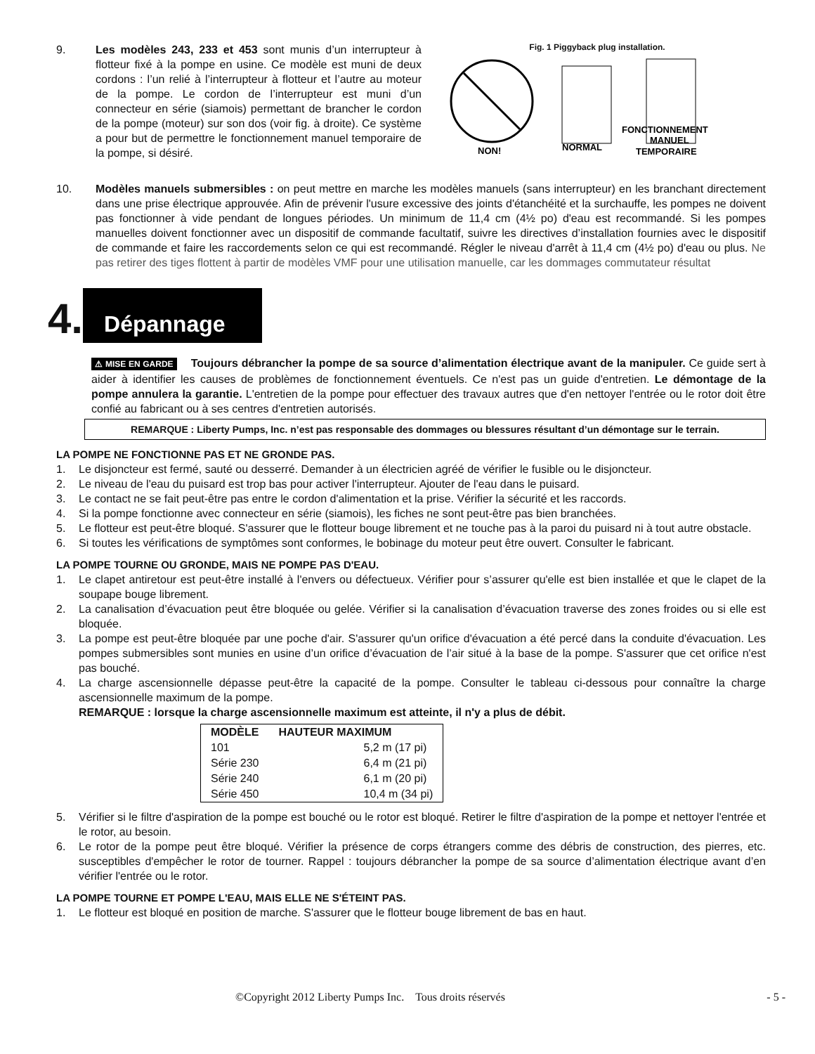9. Les modèles 243, 233 et 453 sont munis d’un interrupteur à flotteur fixé à la pompe en usine. Ce modèle est muni de deux cordons : l’un relié à l’interrupteur à flotteur et l’autre au moteur de la pompe. Le cordon de l’interrupteur est muni d’un connecteur en série (siamois) permettant de brancher le cordon de la pompe (moteur) sur son dos (voir fig. à droite). Ce système a pour but de permettre le fonctionnement manuel temporaire de la pompe, si désiré.
Fig. 1 Piggyback plug installation.
NON!
NORMAL
FONCTIONNEMENT
MANUEL
TEMPORAIRE
10. Modèles manuels submersibles : on peut mettre en marche les modèles manuels (sans interrupteur) en les branchant directement dans une prise électrique approuvée. Afin de prévenir l'usure excessive des joints d'étanchéité et la surchauffe, les pompes ne doivent pas fonctionner à vide pendant de longues périodes. Un minimum de 11,4 cm (4½ po) d'eau est recommandé. Si les pompes manuelles doivent fonctionner avec un dispositif de commande facultatif, suivre les directives d’installation fournies avec le dispositif de commande et faire les raccordements selon ce qui est recommandé. Régler le niveau d'arrêt à 11,4 cm (4½ po) d'eau ou plus. Ne pas retirer des tiges flottent à partir de modèles VMF pour une utilisation manuelle, car les dommages commutateur résultat
4. Dépannage
⚠ MISE EN GARDE Toujours débrancher la pompe de sa source d’alimentation électrique avant de la manipuler. Ce guide sert à aider à identifier les causes de problèmes de fonctionnement éventuels. Ce n'est pas un guide d'entretien. Le démontage de la pompe annulera la garantie. L'entretien de la pompe pour effectuer des travaux autres que d'en nettoyer l'entrée ou le rotor doit être confié au fabricant ou à ses centres d'entretien autorisés.
REMARQUE : Liberty Pumps, Inc. n’est pas responsable des dommages ou blessures résultant d’un démontage sur le terrain.
LA POMPE NE FONCTIONNE PAS ET NE GRONDE PAS.
1. Le disjoncteur est fermé, sauté ou desserré. Demander à un électricien agréé de vérifier le fusible ou le disjoncteur.
2. Le niveau de l'eau du puisard est trop bas pour activer l'interrupteur. Ajouter de l'eau dans le puisard.
3. Le contact ne se fait peut-être pas entre le cordon d'alimentation et la prise. Vérifier la sécurité et les raccords.
4. Si la pompe fonctionne avec connecteur en série (siamois), les fiches ne sont peut-être pas bien branchées.
5. Le flotteur est peut-être bloqué. S'assurer que le flotteur bouge librement et ne touche pas à la paroi du puisard ni à tout autre obstacle.
6. Si toutes les vérifications de symptômes sont conformes, le bobinage du moteur peut être ouvert. Consulter le fabricant.
LA POMPE TOURNE OU GRONDE, MAIS NE POMPE PAS D'EAU.
1. Le clapet antiretour est peut-être installé à l'envers ou défectueux. Vérifier pour s’assurer qu'elle est bien installée et que le clapet de la soupape bouge librement.
2. La canalisation d’évacuation peut être bloquée ou gelée. Vérifier si la canalisation d’évacuation traverse des zones froides ou si elle est bloquée.
3. La pompe est peut-être bloquée par une poche d'air. S'assurer qu'un orifice d'évacuation a été percé dans la conduite d'évacuation. Les pompes submersibles sont munies en usine d’un orifice d’évacuation de l’air situé à la base de la pompe. S'assurer que cet orifice n'est pas bouché.
4. La charge ascensionnelle dépasse peut-être la capacité de la pompe. Consulter le tableau ci-dessous pour connaître la charge ascensionnelle maximum de la pompe.
REMARQUE : lorsque la charge ascensionnelle maximum est atteinte, il n'y a plus de débit.
| MODÈLE | HAUTEUR MAXIMUM |
| --- | --- |
| 101 | 5,2 m (17 pi) |
| Série 230 | 6,4 m (21 pi) |
| Série 240 | 6,1 m (20 pi) |
| Série 450 | 10,4 m (34 pi) |
5. Vérifier si le filtre d'aspiration de la pompe est bouché ou le rotor est bloqué. Retirer le filtre d'aspiration de la pompe et nettoyer l'entrée et le rotor, au besoin.
6. Le rotor de la pompe peut être bloqué. Vérifier la présence de corps étrangers comme des débris de construction, des pierres, etc. susceptibles d'empêcher le rotor de tourner. Rappel : toujours débrancher la pompe de sa source d’alimentation électrique avant d’en vérifier l'entrée ou le rotor.
LA POMPE TOURNE ET POMPE L'EAU, MAIS ELLE NE S'ÉTEINT PAS.
1. Le flotteur est bloqué en position de marche. S'assurer que le flotteur bouge librement de bas en haut.
©Copyright 2012 Liberty Pumps Inc. Tous droits réservés - 5 -